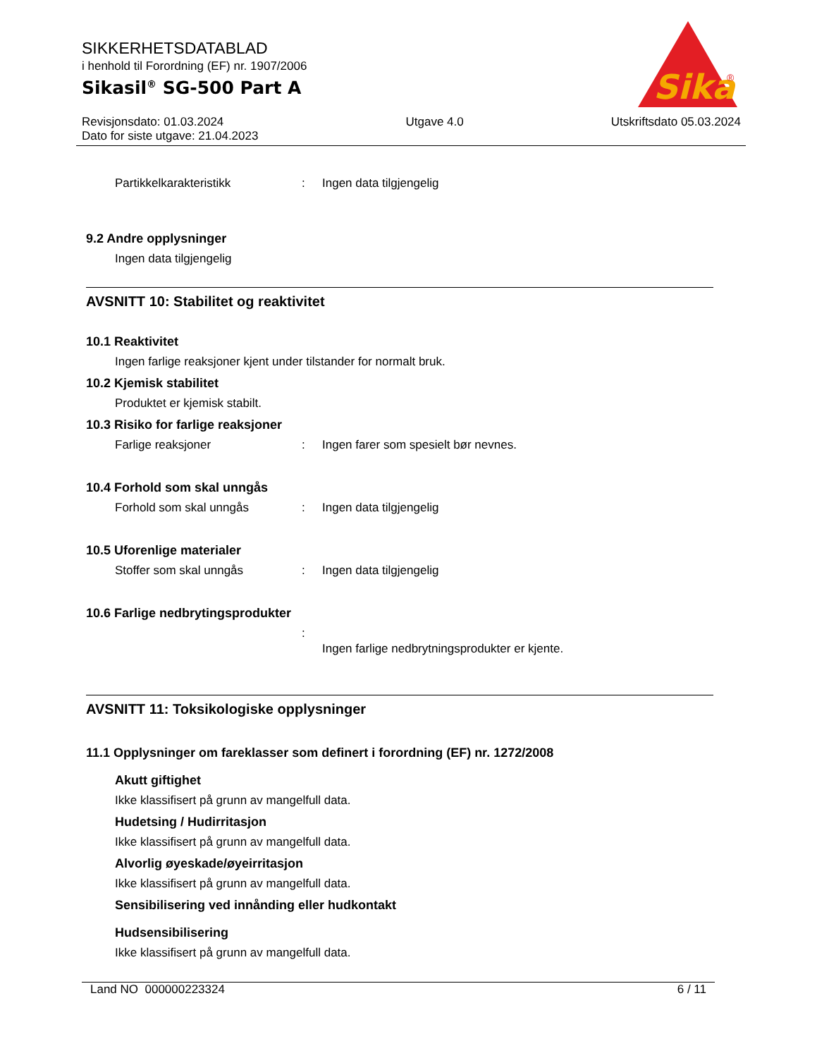SIKKERHETSDATABLAD
i henhold til Forordning (EF) nr. 1907/2006
Sikasil<sup>®</sup> SG-500 Part A
Sika
®
Revisjonsdato: 01.03.2024
Dato for siste utgave: 21.04.2023
Utgave 4.0 Utskriftsdato 05.03.2024
Partikkelkarakteristikk : Ingen data tilgjengelig
9.2 Andre opplysninger
Ingen data tilgjengelig
AVSNITT 10: Stabilitet og reaktivitet
10.1 Reaktivitet
Ingen farlige reaksjoner kjent under tilstander for normalt bruk.
10.2 Kjemisk stabilitet
Produktet er kjemisk stabilt.
10.3 Risiko for farlige reaksjoner
Farlige reaksjoner : Ingen farer som spesielt bør nevnes.
10.4 Forhold som skal unngås
Forhold som skal unngås : Ingen data tilgjengelig
10.5 Uforenlige materialer
Stoffer som skal unngås : Ingen data tilgjengelig
10.6 Farlige nedbrytingsprodukter
:
Ingen farlige nedbrytningsprodukter er kjente.
AVSNITT 11: Toksikologiske opplysninger
11.1 Opplysninger om fareklasser som definert i forordning (EF) nr. 1272/2008
Akutt giftighet
Ikke klassifisert på grunn av mangelfull data.
Hudetsing / Hudirritasjon
Ikke klassifisert på grunn av mangelfull data.
Alvorlig øyeskade/øyeirritasjon
Ikke klassifisert på grunn av mangelfull data.
Sensibilisering ved innånding eller hudkontakt
Hudsensibilisering
Ikke klassifisert på grunn av mangelfull data.
Land NO 000000223324 6 / 11